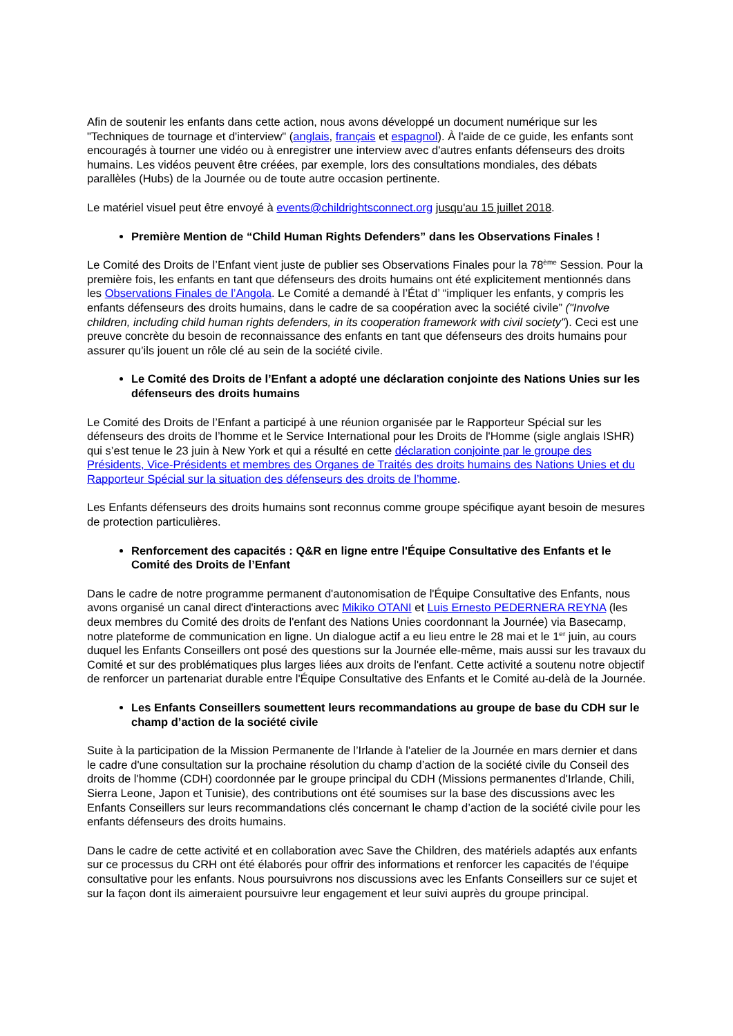Afin de soutenir les enfants dans cette action, nous avons développé un document numérique sur les "Techniques de tournage et d'interview" (anglais, français et espagnol). À l'aide de ce guide, les enfants sont encouragés à tourner une vidéo ou à enregistrer une interview avec d'autres enfants défenseurs des droits humains. Les vidéos peuvent être créées, par exemple, lors des consultations mondiales, des débats parallèles (Hubs) de la Journée ou de toute autre occasion pertinente.
Le matériel visuel peut être envoyé à events@childrightsconnect.org jusqu'au 15 juillet 2018.
Première Mention de “Child Human Rights Defenders” dans les Observations Finales !
Le Comité des Droits de l’Enfant vient juste de publier ses Observations Finales pour la 78<sup>ème</sup> Session. Pour la première fois, les enfants en tant que défenseurs des droits humains ont été explicitement mentionnés dans les Observations Finales de l’Angola. Le Comité a demandé à l’État d’ “impliquer les enfants, y compris les enfants défenseurs des droits humains, dans le cadre de sa coopération avec la société civile” ("Involve children, including child human rights defenders, in its cooperation framework with civil society"). Ceci est une preuve concrète du besoin de reconnaissance des enfants en tant que défenseurs des droits humains pour assurer qu’ils jouent un rôle clé au sein de la société civile.
Le Comité des Droits de l’Enfant a adopté une déclaration conjointe des Nations Unies sur les défenseurs des droits humains
Le Comité des Droits de l’Enfant a participé à une réunion organisée par le Rapporteur Spécial sur les défenseurs des droits de l’homme et le Service International pour les Droits de l'Homme (sigle anglais ISHR) qui s’est tenue le 23 juin à New York et qui a résulté en cette déclaration conjointe par le groupe des Présidents, Vice-Présidents et membres des Organes de Traités des droits humains des Nations Unies et du Rapporteur Spécial sur la situation des défenseurs des droits de l’homme.
Les Enfants défenseurs des droits humains sont reconnus comme groupe spécifique ayant besoin de mesures de protection particulières.
Renforcement des capacités : Q&R en ligne entre l'Équipe Consultative des Enfants et le Comité des Droits de l’Enfant
Dans le cadre de notre programme permanent d'autonomisation de l'Équipe Consultative des Enfants, nous avons organisé un canal direct d'interactions avec Mikiko OTANI et Luis Ernesto PEDERNERA REYNA (les deux membres du Comité des droits de l'enfant des Nations Unies coordonnant la Journée) via Basecamp, notre plateforme de communication en ligne. Un dialogue actif a eu lieu entre le 28 mai et le 1<sup>er</sup> juin, au cours duquel les Enfants Conseillers ont posé des questions sur la Journée elle-même, mais aussi sur les travaux du Comité et sur des problématiques plus larges liées aux droits de l'enfant. Cette activité a soutenu notre objectif de renforcer un partenariat durable entre l'Équipe Consultative des Enfants et le Comité au-delà de la Journée.
Les Enfants Conseillers soumettent leurs recommandations au groupe de base du CDH sur le champ d’action de la société civile
Suite à la participation de la Mission Permanente de l’Irlande à l'atelier de la Journée en mars dernier et dans le cadre d'une consultation sur la prochaine résolution du champ d’action de la société civile du Conseil des droits de l'homme (CDH) coordonnée par le groupe principal du CDH (Missions permanentes d'Irlande, Chili, Sierra Leone, Japon et Tunisie), des contributions ont été soumises sur la base des discussions avec les Enfants Conseillers sur leurs recommandations clés concernant le champ d’action de la société civile pour les enfants défenseurs des droits humains.
Dans le cadre de cette activité et en collaboration avec Save the Children, des matériels adaptés aux enfants sur ce processus du CRH ont été élaborés pour offrir des informations et renforcer les capacités de l'équipe consultative pour les enfants. Nous poursuivrons nos discussions avec les Enfants Conseillers sur ce sujet et sur la façon dont ils aimeraient poursuivre leur engagement et leur suivi auprès du groupe principal.